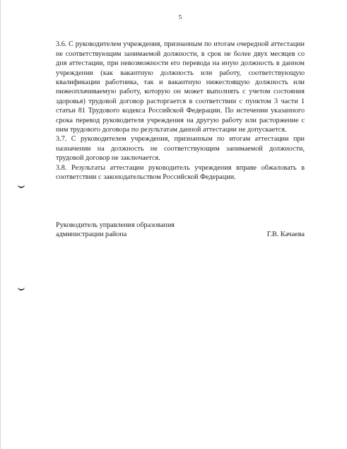5
3.6. С руководителем учреждения, признанным по итогам очередной аттестации не соответствующим занимаемой должности, в срок не более двух месяцев со дня аттестации, при невозможности его перевода на иную должность в данном учреждении (как вакантную должность или работу, соответствующую квалификации работника, так и вакантную нижестоящую должность или нижеоплачиваемую работу, которую он может выполнять с учетом состояния здоровья) трудовой договор расторгается в соответствии с пунктом 3 части 1 статьи 81 Трудового кодекса Российской Федерации. По истечении указанного срока перевод руководителя учреждения на другую работу или расторжение с ним трудового договора по результатам данной аттестации не допускается.
3.7. С руководителем учреждения, признанным по итогам аттестации при назначении на должность не соответствующим занимаемой должности, трудовой договор не заключается.
3.8. Результаты аттестации руководитель учреждения вправе обжаловать в соответствии с законодательством Российской Федерации.
Руководитель управления образования
администрации района
Г.В. Качаева